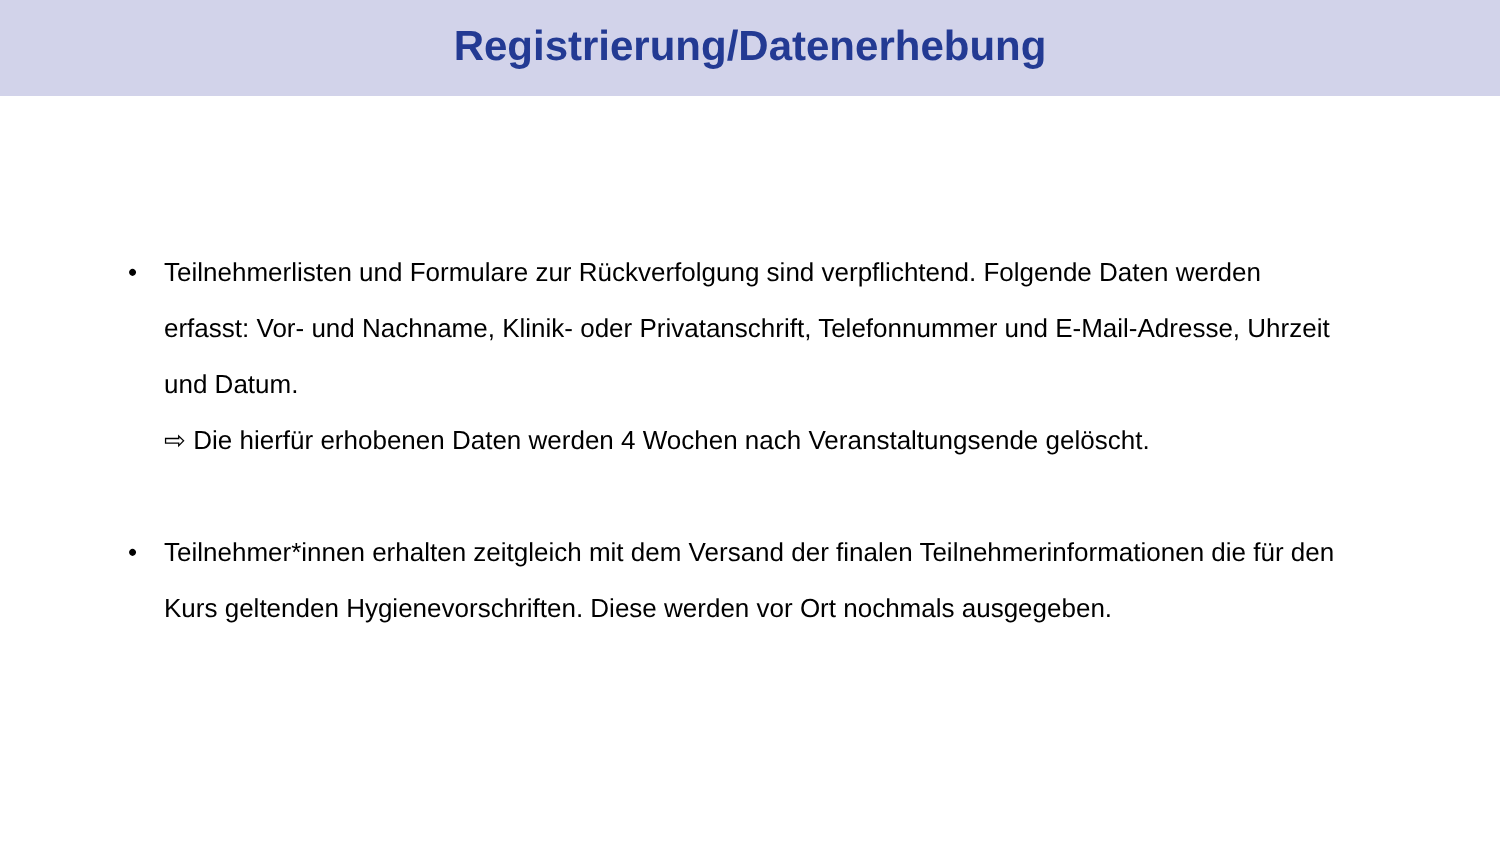Registrierung/Datenerhebung
• Teilnehmerlisten und Formulare zur Rückverfolgung sind verpflichtend. Folgende Daten werden erfasst: Vor- und Nachname, Klinik- oder Privatanschrift, Telefonnummer und E-Mail-Adresse, Uhrzeit und Datum.
⇨ Die hierfür erhobenen Daten werden 4 Wochen nach Veranstaltungsende gelöscht.
• Teilnehmer*innen erhalten zeitgleich mit dem Versand der finalen Teilnehmerinformationen die für den Kurs geltenden Hygienevorschriften. Diese werden vor Ort nochmals ausgegeben.